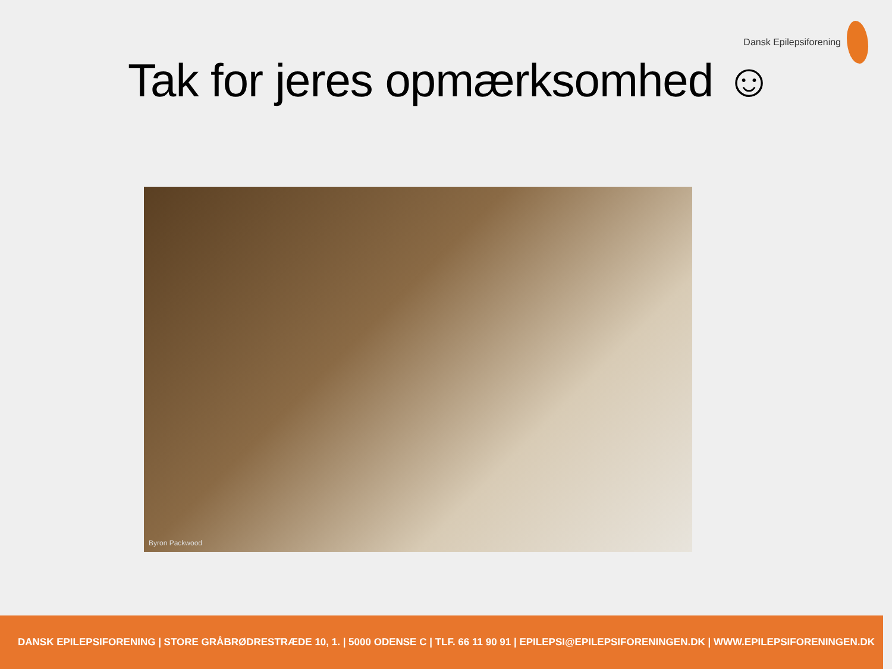Dansk Epilepsiforening
Tak for jeres opmærksomhed ☺
Byron Packwood
DANSK EPILEPSIFORENING | STORE GRÅBRØDRESTRÆDE 10, 1. | 5000 ODENSE C | TLF. 66 11 90 91 | EPILEPSI@EPILEPSIFORENINGEN.DK | WWW.EPILEPSIFORENINGEN.DK